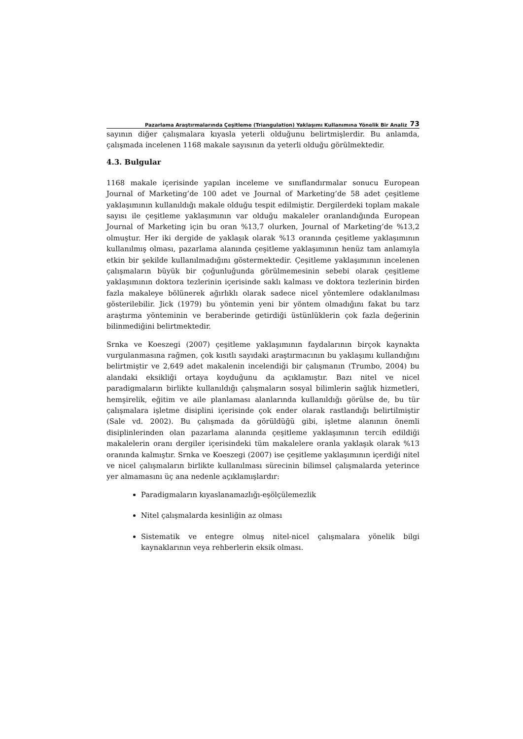Pazarlama Araştırmalarında Çeşitleme (Triangulation) Yaklaşımı Kullanımına Yönelik Bir Analiz 73
sayının diğer çalışmalara kıyasla yeterli olduğunu belirtmişlerdir. Bu anlamda, çalışmada incelenen 1168 makale sayısının da yeterli olduğu görülmektedir.
4.3. Bulgular
1168 makale içerisinde yapılan inceleme ve sınıflandırmalar sonucu European Journal of Marketing’de 100 adet ve Journal of Marketing’de 58 adet çeşitleme yaklaşımının kullanıldığı makale olduğu tespit edilmiştir. Dergilerdeki toplam makale sayısı ile çeşitleme yaklaşımının var olduğu makaleler oranlandığında European Journal of Marketing için bu oran %13,7 olurken, Journal of Marketing’de %13,2 olmuştur. Her iki dergide de yaklaşık olarak %13 oranında çeşitleme yaklaşımının kullanılmış olması, pazarlama alanında çeşitleme yaklaşımının henüz tam anlamıyla etkin bir şekilde kullanılmadığını göstermektedir. Çeşitleme yaklaşımının incelenen çalışmaların büyük bir çoğunluğunda görülmemesinin sebebi olarak çeşitleme yaklaşımının doktora tezlerinin içerisinde saklı kalması ve doktora tezlerinin birden fazla makaleye bölünerek ağırlıklı olarak sadece nicel yöntemlere odaklanılması gösterilebilir. Jick (1979) bu yöntemin yeni bir yöntem olmadığını fakat bu tarz araştırma yönteminin ve beraberinde getirdiği üstünlüklerin çok fazla değerinin bilinmediğini belirtmektedir.
Srnka ve Koeszegi (2007) çeşitleme yaklaşımının faydalarının birçok kaynakta vurgulanmasına rağmen, çok kısıtlı sayıdaki araştırmacının bu yaklaşımı kullandığını belirtmiştir ve 2,649 adet makalenin incelendiği bir çalışmanın (Trumbo, 2004) bu alandaki eksikliği ortaya koyduğunu da açıklamıştır. Bazı nitel ve nicel paradigmaların birlikte kullanıldığı çalışmaların sosyal bilimlerin sağlık hizmetleri, hemşirelik, eğitim ve aile planlaması alanlarında kullanıldığı görülse de, bu tür çalışmalara işletme disiplini içerisinde çok ender olarak rastlandığı belirtilmiştir (Sale vd. 2002). Bu çalışmada da görüldüğü gibi, işletme alanının önemli disiplinlerinden olan pazarlama alanında çeşitleme yaklaşımının tercih edildiği makalelerin oranı dergiler içerisindeki tüm makalelere oranla yaklaşık olarak %13 oranında kalmıştır. Srnka ve Koeszegi (2007) ise çeşitleme yaklaşımının içerdiği nitel ve nicel çalışmaların birlikte kullanılması sürecinin bilimsel çalışmalarda yeterince yer almamasını üç ana nedenle açıklamışlardır:
Paradigmaların kıyaslanamazlığı-eşölçülemezlik
Nitel çalışmalarda kesinliğin az olması
Sistematik ve entegre olmuş nitel-nicel çalışmalara yönelik bilgi kaynaklarının veya rehberlerin eksik olması.